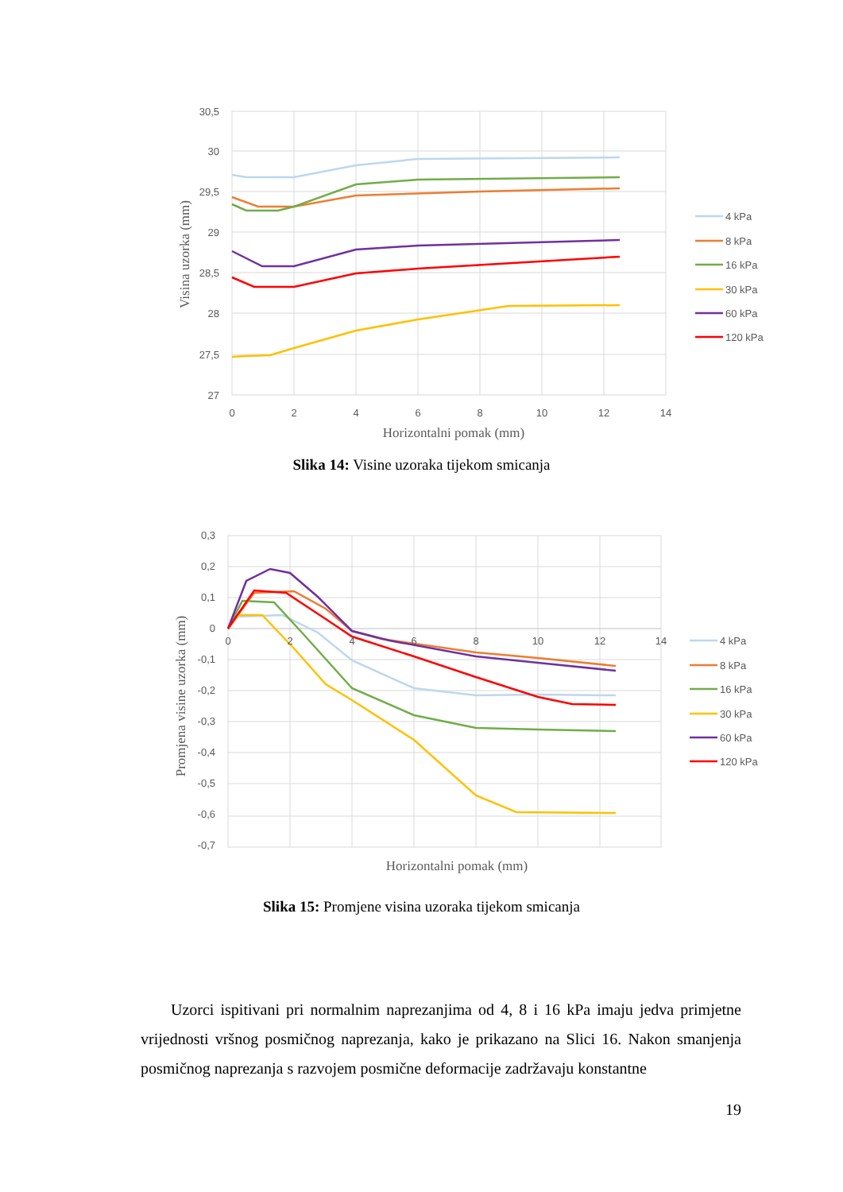30,5
30
29,5
29
28,5
28
27,5
27
0
2
4
6
8
10
12
14
Horizontalni pomak (mm)
Visina uzorka (mm)
4 kPa
8 kPa
16 kPa
30 kPa
60 kPa
120 kPa
Slika 14: Visine uzoraka tijekom smicanja
0,3
0,2
0,1
0
-0,1
-0,2
-0,3
-0,4
-0,5
-0,6
-0,7
0
2
4
6
8
10
12
14
Horizontalni pomak (mm)
Promjena visine uzorka (mm)
4 kPa
8 kPa
16 kPa
30 kPa
60 kPa
120 kPa
Slika 15: Promjene visina uzoraka tijekom smicanja
Uzorci ispitivani pri normalnim naprezanjima od 4, 8 i 16 kPa imaju jedva primjetne vrijednosti vršnog posmičnog naprezanja, kako je prikazano na Slici 16. Nakon smanjenja posmičnog naprezanja s razvojem posmične deformacije zadržavaju konstantne
19